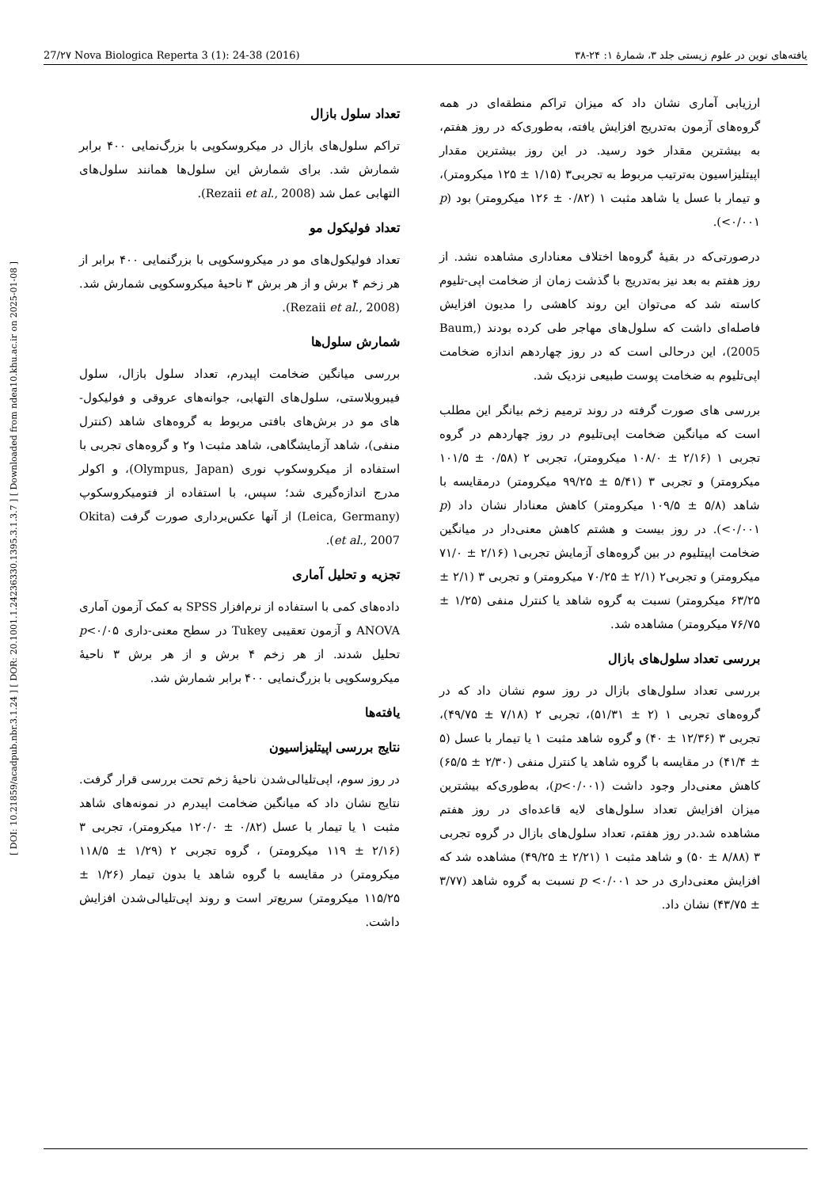27/۲۷ Nova Biologica Reperta 3 (1): 24-38 (2016) یافته‌های نوین در علوم زیستی جلد ۳، شمارهٔ ۱: ۲۴-۳۸
[ DOI: 10.21859/acadpub.nbr.3.1.24 ] [ DOR: 20.1001.1.24236330.1395.3.1.3.7 ] [ Downloaded from ndea10.khu.ac.ir on 2025-01-08 ]
تعداد سلول بازال
تراکم سلول‌های بازال در میکروسکوپی با بزرگ‌نمایی ۴۰۰ برابر شمارش شد. برای شمارش این سلول‌ها همانند سلول‌های التهابی عمل شد (Rezaii et al., 2008).
تعداد فولیکول مو
تعداد فولیکول‌های مو در میکروسکوپی با بزرگنمایی ۴۰۰ برابر از هر زخم ۴ برش و از هر برش ۳ ناحیهٔ میکروسکوپی شمارش شد. (Rezaii et al., 2008).
شمارش سلول‌ها
بررسی میانگین ضخامت اپیدرم، تعداد سلول بازال، سلول فیبروبلاستی، سلول‌های التهابی، جوانه‌های عروقی و فولیکول-های مو در برش‌های بافتی مربوط به گروه‌های شاهد (کنترل منفی)، شاهد آزمایشگاهی، شاهد مثبت۱ و۲ و گروه‌های تجربی با استفاده از میکروسکوپ نوری (Olympus, Japan)، و اکولر مدرج اندازه‌گیری شد؛ سپس، با استفاده از فتومیکروسکوپ (Leica, Germany) از آنها عکس‌برداری صورت گرفت (Okita et al., 2007).
تجزیه و تحلیل آماری
داده‌های کمی با استفاده از نرم‌افزار SPSS به کمک آزمون آماری ANOVA و آزمون تعقیبی Tukey در سطح معنی-داری p<۰/۰۵ تحلیل شدند. از هر زخم ۴ برش و از هر برش ۳ ناحیهٔ میکروسکوپی با بزرگ‌نمایی ۴۰۰ برابر شمارش شد.
یافته‌ها
نتایج بررسی اپیتلیزاسیون
در روز سوم، اپی‌تلیالی‌شدن ناحیهٔ زخم تحت بررسی قرار گرفت. نتایج نشان داد که میانگین ضخامت اپیدرم در نمونه‌های شاهد مثبت ۱ یا تیمار با عسل (۰/۸۲ ± ۱۲۰/۰ میکرومتر)، تجربی ۳ (۲/۱۶ ± ۱۱۹ میکرومتر) ، گروه تجربی ۲ (۱/۲۹ ± ۱۱۸/۵ میکرومتر) در مقایسه با گروه شاهد یا بدون تیمار (۱/۲۶ ± ۱۱۵/۲۵ میکرومتر) سریع‌تر است و روند اپی‌تلیالی‌شدن افزایش داشت.
ارزیابی آماری نشان داد که میزان تراکم منطقه‌ای در همه گروه‌های آزمون به‌تدریج افزایش یافته، به‌طوری‌که در روز هفتم، به بیشترین مقدار خود رسید. در این روز بیشترین مقدار اپیتلیزاسیون به‌ترتیب مربوط به تجربی۳ (۱/۱۵ ± ۱۲۵ میکرومتر)، و تیمار با عسل یا شاهد مثبت ۱ (۰/۸۲ ± ۱۲۶ میکرومتر) بود (p <۰/۰۰۱).
درصورتی‌که در بقیهٔ گروه‌ها اختلاف معناداری مشاهده نشد. از روز هفتم به بعد نیز به‌تدریج با گذشت زمان از ضخامت اپی-تلیوم کاسته شد که می‌توان این روند کاهشی را مدیون افزایش فاصله‌ای داشت که سلول‌های مهاجر طی کرده بودند (Baum, 2005)، این درحالی است که در روز چهاردهم اندازه ضخامت اپی‌تلیوم به ضخامت پوست طبیعی نزدیک شد.
بررسی های صورت گرفته در روند ترمیم زخم بیانگر این مطلب است که میانگین ضخامت اپی‌تلیوم در روز چهاردهم در گروه تجربی ۱ (۲/۱۶ ± ۱۰۸/۰ میکرومتر)، تجربی ۲ (۰/۵۸ ± ۱۰۱/۵ میکرومتر) و تجربی ۳ (۵/۴۱ ± ۹۹/۲۵ میکرومتر) درمقایسه با شاهد (۵/۸ ± ۱۰۹/۵ میکرومتر) کاهش معنادار نشان داد (p <۰/۰۰۱). در روز بیست و هشتم کاهش معنی‌دار در میانگین ضخامت اپیتلیوم در بین گروه‌های آزمایش تجربی۱ (۲/۱۶ ± ۷۱/۰ میکرومتر) و تجربی۲ (۲/۱ ± ۷۰/۲۵ میکرومتر) و تجربی ۳ (۲/۱ ± ۶۳/۲۵ میکرومتر) نسبت به گروه شاهد یا کنترل منفی (۱/۲۵ ± ۷۶/۷۵ میکرومتر) مشاهده شد.
بررسی تعداد سلول‌های بازال
بررسی تعداد سلول‌های بازال در روز سوم نشان داد که در گروه‌های تجربی ۱ (۲ ± ۵۱/۳۱)، تجربی ۲ (۷/۱۸ ± ۴۹/۷۵)، تجربی ۳ (۱۲/۳۶ ± ۴۰) و گروه شاهد مثبت ۱ یا تیمار با عسل (۵ ± ۴۱/۴) در مقایسه با گروه شاهد یا کنترل منفی (۲/۳۰ ± ۶۵/۵) کاهش معنی‌دار وجود داشت (p<۰/۰۰۱)، به‌طوری‌که بیشترین میزان افزایش تعداد سلول‌های لایه قاعده‌ای در روز هفتم مشاهده شد.در روز هفتم، تعداد سلول‌های بازال در گروه تجربی ۳ (۸/۸۸ ± ۵۰) و شاهد مثبت ۱ (۲/۲۱ ± ۴۹/۲۵) مشاهده شد که افزایش معنی‌داری در حد p <۰/۰۰۱ نسبت به گروه شاهد (۳/۷۷ ± ۴۳/۷۵) نشان داد.